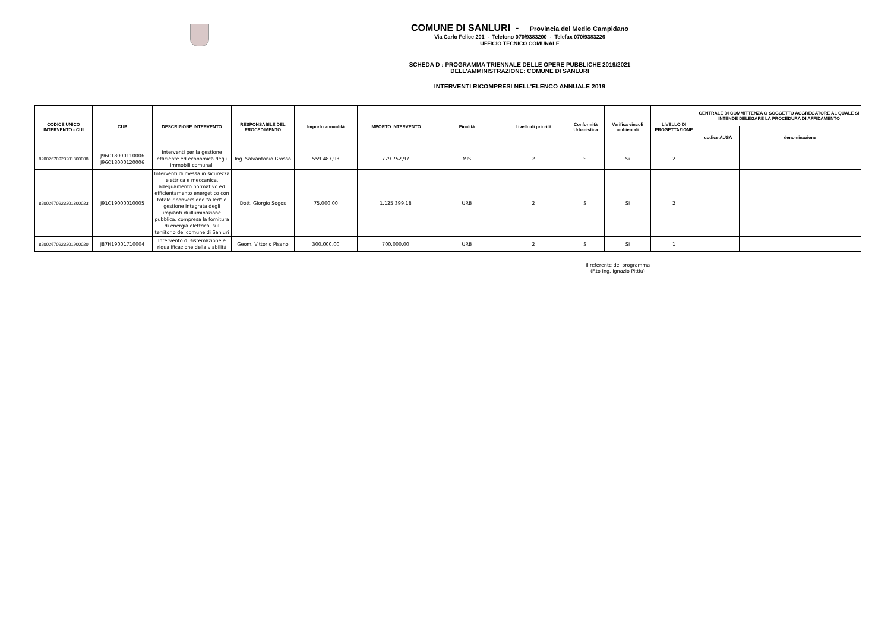COMUNE DI SANLURI - Provincia del Medio Campidano
Via Carlo Felice 201 - Telefono 070/9383200 - Telefax 070/9383226
UFFICIO TECNICO COMUNALE
SCHEDA D : PROGRAMMA TRIENNALE DELLE OPERE PUBBLICHE 2019/2021
DELL'AMMINISTRAZIONE: COMUNE DI SANLURI
INTERVENTI RICOMPRESI NELL'ELENCO ANNUALE 2019
| CODICE UNICO INTERVENTO - CUI | CUP | DESCRIZIONE INTERVENTO | RESPONSABILE DEL PROCEDIMENTO | Importo annualità | IMPORTO INTERVENTO | Finalità | Livello di priorità | Conformità Urbanistica | Verifica vincoli ambientali | LIVELLO DI PROGETTAZIONE | CENTRALE DI COMMITTENZA O SOGGETTO AGGREGATORE AL QUALE SI INTENDE DELEGARE LA PROCEDURA DI AFFIDAMENTO | |
| --- | --- | --- | --- | --- | --- | --- | --- | --- | --- | --- | --- | --- |
| | | | | | | | | | | | codice AUSA | denominazione |
| 82002670923201800008 | J96C18000110006 J96C18000120006 | Interventi per la gestione efficiente ed economica degli immobili comunali | Ing. Salvantonio Grosso | 559.487,93 | 779.752,97 | MIS | 2 | Si | Si | 2 | | |
| 82002670923201800023 | J91C19000010005 | Interventi di messa in sicurezza elettrica e meccanica, adeguamento normativo ed efficientamento energetico con totale riconversione "a led" e gestione integrata degli impianti di illuminazione pubblica, compresa la fornitura di energia elettrica, sul territorio del comune di Sanluri | Dott. Giorgio Sogos | 75.000,00 | 1.125.399,18 | URB | 2 | Si | Si | 2 | | |
| 82002670923201900020 | J87H19001710004 | Intervento di sistemazione e riqualificazione della viabilità | Geom. Vittorio Pisano | 300.000,00 | 700.000,00 | URB | 2 | Si | Si | 1 | | |
Il referente del programma
(F.to Ing. Ignazio Pittiu)